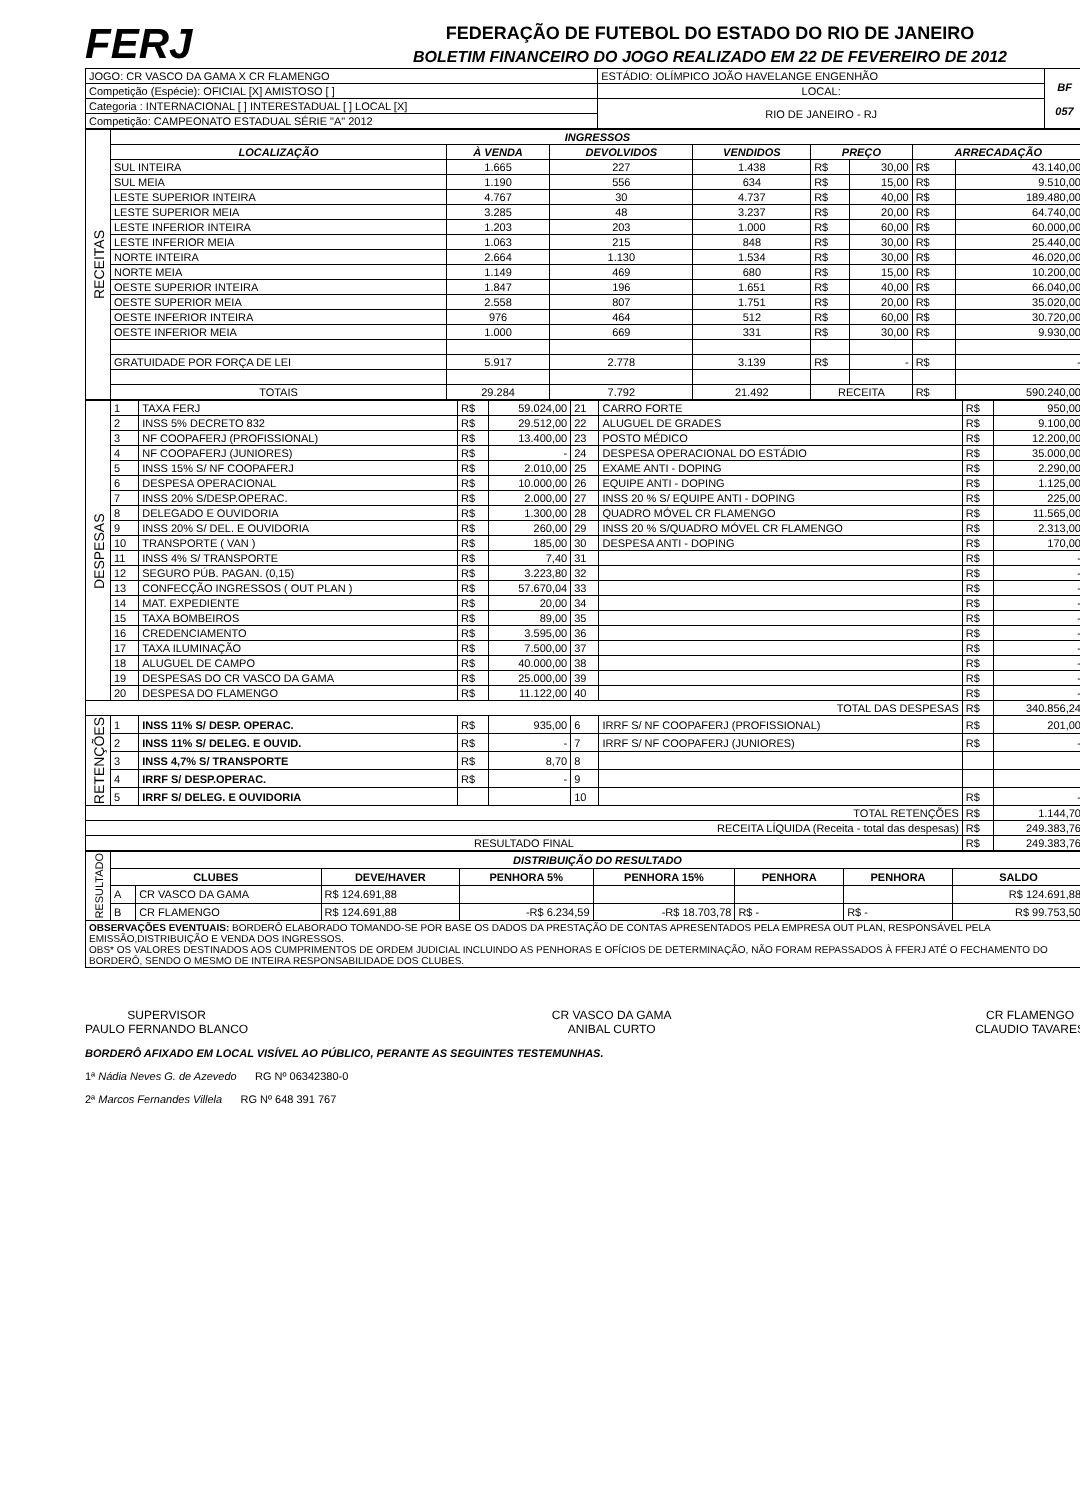FERJ
FEDERAÇÃO DE FUTEBOL DO ESTADO DO RIO DE JANEIRO
BOLETIM FINANCEIRO DO JOGO REALIZADO EM 22 DE FEVEREIRO DE 2012
| JOGO: CR VASCO DA GAMA X CR FLAMENGO | ESTÁDIO: OLÍMPICO JOÃO HAVELANGE ENGENHÃO | BF 057 |
| Competição (Espécie): OFICIAL [X] AMISTOSO [ ] | LOCAL: | |
| Categoria : INTERNACIONAL [ ] INTERESTADUAL [ ] LOCAL [X] | RIO DE JANEIRO - RJ | |
| Competição: CAMPEONATO ESTADUAL SÉRIE "A" 2012 | | |
| RECEITAS | INGRESSOS | | | | | | | |
| | LOCALIZAÇÃO | À VENDA | DEVOLVIDOS | VENDIDOS | PREÇO | | ARRECADAÇÃO | |
| | SUL INTEIRA | 1.665 | 227 | 1.438 | R$ | 30,00 | R$ | 43.140,00 |
| | SUL MEIA | 1.190 | 556 | 634 | R$ | 15,00 | R$ | 9.510,00 |
| | LESTE SUPERIOR INTEIRA | 4.767 | 30 | 4.737 | R$ | 40,00 | R$ | 189.480,00 |
| | LESTE SUPERIOR MEIA | 3.285 | 48 | 3.237 | R$ | 20,00 | R$ | 64.740,00 |
| | LESTE INFERIOR INTEIRA | 1.203 | 203 | 1.000 | R$ | 60,00 | R$ | 60.000,00 |
| | LESTE INFERIOR MEIA | 1.063 | 215 | 848 | R$ | 30,00 | R$ | 25.440,00 |
| | NORTE INTEIRA | 2.664 | 1.130 | 1.534 | R$ | 30,00 | R$ | 46.020,00 |
| | NORTE MEIA | 1.149 | 469 | 680 | R$ | 15,00 | R$ | 10.200,00 |
| | OESTE SUPERIOR INTEIRA | 1.847 | 196 | 1.651 | R$ | 40,00 | R$ | 66.040,00 |
| | OESTE SUPERIOR MEIA | 2.558 | 807 | 1.751 | R$ | 20,00 | R$ | 35.020,00 |
| | OESTE INFERIOR INTEIRA | 976 | 464 | 512 | R$ | 60,00 | R$ | 30.720,00 |
| | OESTE INFERIOR MEIA | 1.000 | 669 | 331 | R$ | 30,00 | R$ | 9.930,00 |
| | GRATUIDADE POR FORÇA DE LEI | 5.917 | 2.778 | 3.139 | R$ | - | R$ | - |
| | TOTAIS | 29.284 | 7.792 | 21.492 | RECEITA | | R$ | 590.240,00 |
| DESPESAS | 1 | TAXA FERJ | R$ | 59.024,00 | 21 | CARRO FORTE | R$ | 950,00 |
| | 2 | INSS 5% DECRETO 832 | R$ | 29.512,00 | 22 | ALUGUEL DE GRADES | R$ | 9.100,00 |
| | 3 | NF COOPAFERJ (PROFISSIONAL) | R$ | 13.400,00 | 23 | POSTO MÉDICO | R$ | 12.200,00 |
| | 4 | NF COOPAFERJ (JUNIORES) | R$ | - | 24 | DESPESA OPERACIONAL DO ESTÁDIO | R$ | 35.000,00 |
| | 5 | INSS 15% S/ NF COOPAFERJ | R$ | 2.010,00 | 25 | EXAME ANTI - DOPING | R$ | 2.290,00 |
| | 6 | DESPESA OPERACIONAL | R$ | 10.000,00 | 26 | EQUIPE ANTI - DOPING | R$ | 1.125,00 |
| | 7 | INSS 20% S/DESP.OPERAC. | R$ | 2.000,00 | 27 | INSS 20 % S/ EQUIPE ANTI - DOPING | R$ | 225,00 |
| | 8 | DELEGADO E OUVIDORIA | R$ | 1.300,00 | 28 | QUADRO MÓVEL CR FLAMENGO | R$ | 11.565,00 |
| | 9 | INSS 20% S/ DEL. E OUVIDORIA | R$ | 260,00 | 29 | INSS 20 % S/QUADRO MÓVEL CR FLAMENGO | R$ | 2.313,00 |
| | 10 | TRANSPORTE ( VAN ) | R$ | 185,00 | 30 | DESPESA ANTI - DOPING | R$ | 170,00 |
| | 11 | INSS 4% S/ TRANSPORTE | R$ | 7,40 | 31 | | R$ | - |
| | 12 | SEGURO PÚB. PAGAN. (0,15) | R$ | 3.223,80 | 32 | | R$ | - |
| | 13 | CONFECÇÃO INGRESSOS ( OUT PLAN ) | R$ | 57.670,04 | 33 | | R$ | - |
| | 14 | MAT. EXPEDIENTE | R$ | 20,00 | 34 | | R$ | - |
| | 15 | TAXA BOMBEIROS | R$ | 89,00 | 35 | | R$ | - |
| | 16 | CREDENCIAMENTO | R$ | 3.595,00 | 36 | | R$ | - |
| | 17 | TAXA ILUMINAÇÃO | R$ | 7.500,00 | 37 | | R$ | - |
| | 18 | ALUGUEL DE CAMPO | R$ | 40.000,00 | 38 | | R$ | - |
| | 19 | DESPESAS DO CR VASCO DA GAMA | R$ | 25.000,00 | 39 | | R$ | - |
| | 20 | DESPESA DO FLAMENGO | R$ | 11.122,00 | 40 | | R$ | - |
| TOTAL DAS DESPESAS | | | | | | | R$ | 340.856,24 |
| RETENÇÕES | 1 | INSS 11% S/ DESP. OPERAC. | R$ | 935,00 | 6 | IRRF S/ NF COOPAFERJ (PROFISSIONAL) | R$ | 201,00 |
| | 2 | INSS 11% S/ DELEG. E OUVID. | R$ | - | 7 | IRRF S/ NF COOPAFERJ (JUNIORES) | R$ | - |
| | 3 | INSS 4,7% S/ TRANSPORTE | R$ | 8,70 | 8 | | | |
| | 4 | IRRF S/ DESP.OPERAC. | R$ | - | 9 | | | |
| | 5 | IRRF S/ DELEG. E OUVIDORIA | | | 10 | | R$ | - |
| TOTAL RETENÇÕES | | | | | | | R$ | 1.144,70 |
| RECEITA LÍQUIDA (Receita - total das despesas) | | | | | | | R$ | 249.383,76 |
| RESULTADO FINAL | | | | | | | R$ | 249.383,76 |
| RESULTADO | DISTRIBUIÇÃO DO RESULTADO | | | | | | | |
| | CLUBES | | DEVE/HAVER | PENHORA 5% | PENHORA 15% | PENHORA | PENHORA | SALDO |
| | A | CR VASCO DA GAMA | R$ 124.691,88 | | | | | R$ 124.691,88 |
| | B | CR FLAMENGO | R$ 124.691,88 | -R$ 6.234,59 | -R$ 18.703,78 | R$ - | R$ - | R$ 99.753,50 |
| OBSERVAÇÕES EVENTUAIS: BORDERÔ ELABORADO TOMANDO-SE POR BASE OS DADOS DA PRESTAÇÃO DE CONTAS APRESENTADOS PELA EMPRESA OUT PLAN, RESPONSÁVEL PELA EMISSÃO,DISTRIBUIÇÃO E VENDA DOS INGRESSOS. OBS* OS VALORES DESTINADOS AOS CUMPRIMENTOS DE ORDEM JUDICIAL INCLUINDO AS PENHORAS E OFÍCIOS DE DETERMINAÇÃO, NÃO FORAM REPASSADOS À FFERJ ATÉ O FECHAMENTO DO BORDERÔ, SENDO O MESMO DE INTEIRA RESPONSABILIDADE DOS CLUBES. | | | | | | | | |
SUPERVISOR
PAULO FERNANDO BLANCO
CR VASCO DA GAMA
ANIBAL CURTO
CR FLAMENGO
CLAUDIO TAVARES
BORDERÔ AFIXADO EM LOCAL VISÍVEL AO PÚBLICO, PERANTE AS SEGUINTES TESTEMUNHAS.
1ª Nádia Neves G. de Azevedo RG Nº 06342380-0
2ª Marcos Fernandes Villela RG Nº 648 391 767